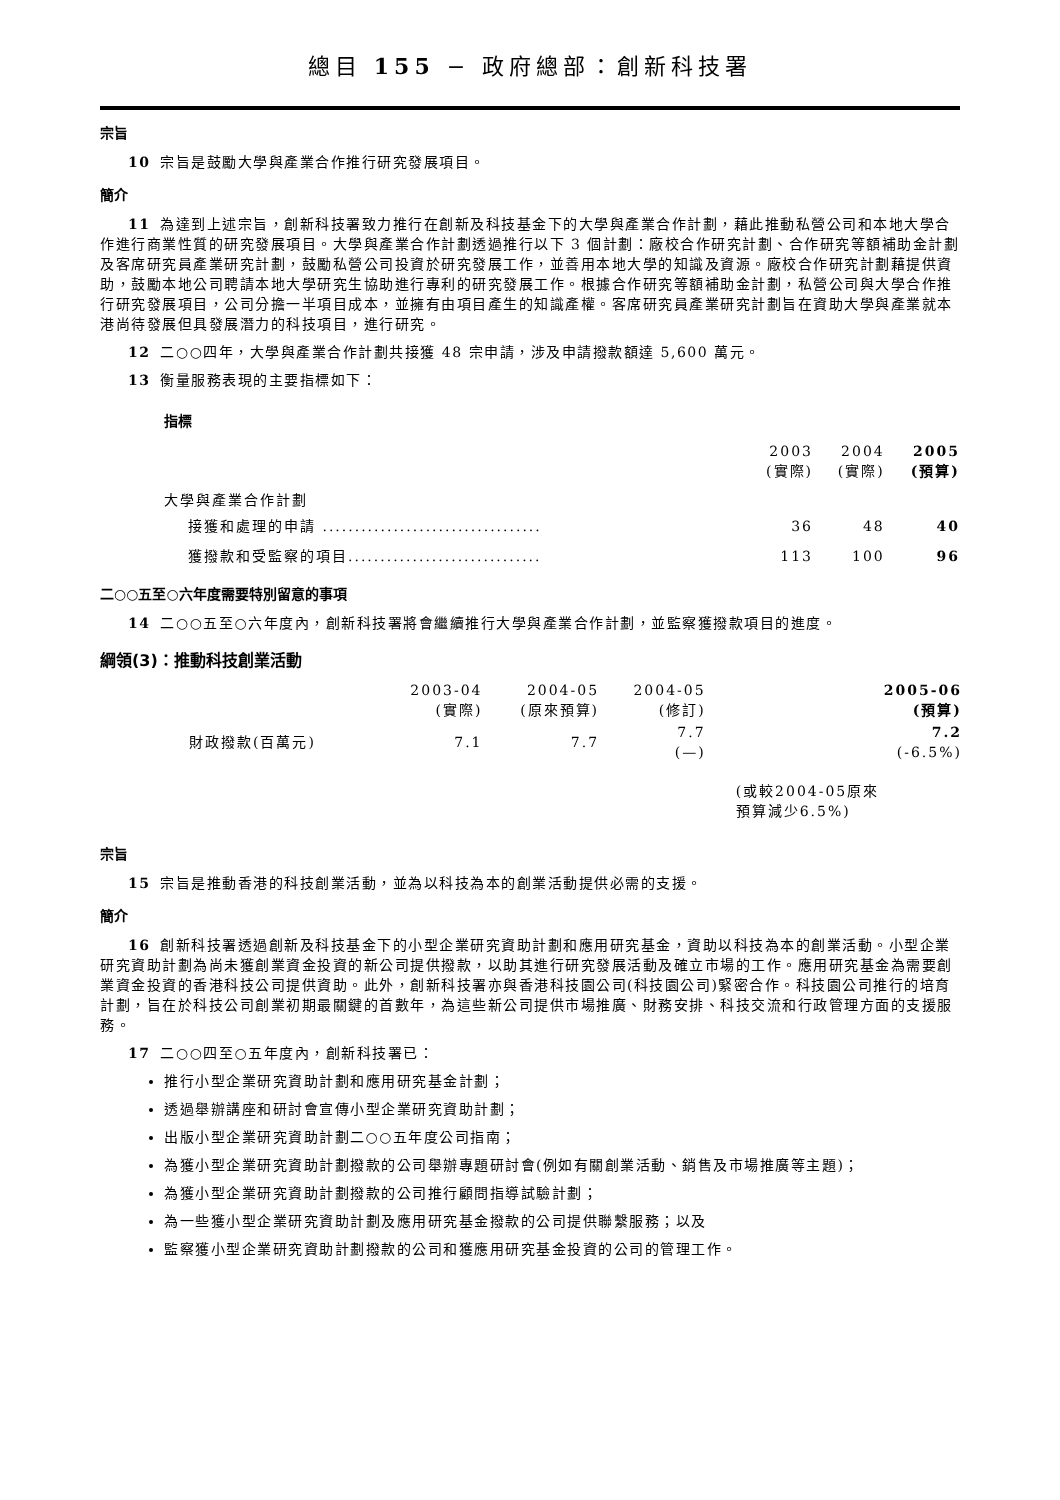總目 155 − 政府總部：創新科技署
宗旨
10 宗旨是鼓勵大學與產業合作推行研究發展項目。
簡介
11 為達到上述宗旨，創新科技署致力推行在創新及科技基金下的大學與產業合作計劃，藉此推動私營公司和本地大學合作進行商業性質的研究發展項目。大學與產業合作計劃透過推行以下 3 個計劃：廠校合作研究計劃、合作研究等額補助金計劃及客席研究員產業研究計劃，鼓勵私營公司投資於研究發展工作，並善用本地大學的知識及資源。廠校合作研究計劃藉提供資助，鼓勵本地公司聘請本地大學研究生協助進行專利的研究發展工作。根據合作研究等額補助金計劃，私營公司與大學合作推行研究發展項目，公司分擔一半項目成本，並擁有由項目產生的知識產權。客席研究員產業研究計劃旨在資助大學與產業就本港尚待發展但具發展潛力的科技項目，進行研究。
12 二○○四年，大學與產業合作計劃共接獲 48 宗申請，涉及申請撥款額達 5,600 萬元。
13 衡量服務表現的主要指標如下：
指標
| | 2003 (實際) | 2004 (實際) | 2005 (預算) |
| --- | --- | --- | --- |
| 大學與產業合作計劃 | | | |
| 接獲和處理的申請 .................................. | 36 | 48 | 40 |
| 獲撥款和受監察的項目.............................. | 113 | 100 | 96 |
二○○五至○六年度需要特別留意的事項
14 二○○五至○六年度內，創新科技署將會繼續推行大學與產業合作計劃，並監察獲撥款項目的進度。
綱領(3)：推動科技創業活動
| | 2003-04 (實際) | 2004-05 (原來預算) | 2004-05 (修訂) | 2005-06 (預算) |
| --- | --- | --- | --- | --- |
| 財政撥款(百萬元) | 7.1 | 7.7 | 7.7 (—) | 7.2 (-6.5%) |
| | | | | (或較2004-05原來 預算減少6.5%) |
宗旨
15 宗旨是推動香港的科技創業活動，並為以科技為本的創業活動提供必需的支援。
簡介
16 創新科技署透過創新及科技基金下的小型企業研究資助計劃和應用研究基金，資助以科技為本的創業活動。小型企業研究資助計劃為尚未獲創業資金投資的新公司提供撥款，以助其進行研究發展活動及確立市場的工作。應用研究基金為需要創業資金投資的香港科技公司提供資助。此外，創新科技署亦與香港科技園公司(科技園公司)緊密合作。科技園公司推行的培育計劃，旨在於科技公司創業初期最關鍵的首數年，為這些新公司提供市場推廣、財務安排、科技交流和行政管理方面的支援服務。
17 二○○四至○五年度內，創新科技署已：
推行小型企業研究資助計劃和應用研究基金計劃；
透過舉辦講座和研討會宣傳小型企業研究資助計劃；
出版小型企業研究資助計劃二○○五年度公司指南；
為獲小型企業研究資助計劃撥款的公司舉辦專題研討會(例如有關創業活動、銷售及市場推廣等主題)；
為獲小型企業研究資助計劃撥款的公司推行顧問指導試驗計劃；
為一些獲小型企業研究資助計劃及應用研究基金撥款的公司提供聯繫服務；以及
監察獲小型企業研究資助計劃撥款的公司和獲應用研究基金投資的公司的管理工作。